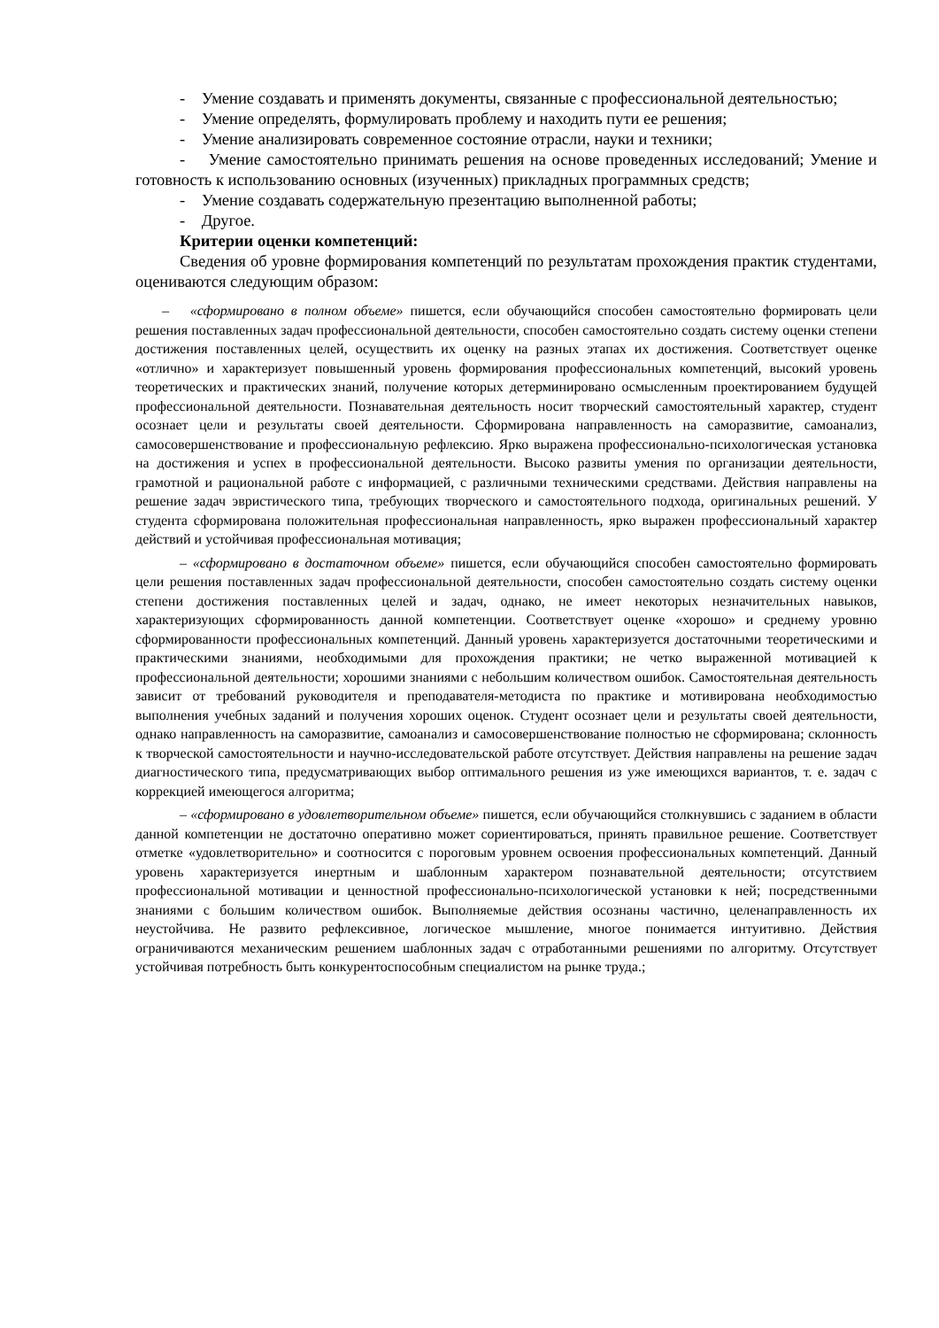- Умение создавать и применять документы, связанные с профессиональной деятельностью;
- Умение определять, формулировать проблему и находить пути ее решения;
- Умение анализировать современное состояние отрасли, науки и техники;
- Умение самостоятельно принимать решения на основе проведенных исследований; Умение и готовность к использованию основных (изученных) прикладных программных средств;
- Умение создавать содержательную презентацию выполненной работы;
- Другое.
Критерии оценки компетенций:
Сведения об уровне формирования компетенций по результатам прохождения практик студентами, оцениваются следующим образом:
– «сформировано в полном объеме» пишется, если обучающийся способен самостоятельно формировать цели решения поставленных задач профессиональной деятельности, способен самостоятельно создать систему оценки степени достижения поставленных целей, осуществить их оценку на разных этапах их достижения. Соответствует оценке «отлично» и характеризует повышенный уровень формирования профессиональных компетенций, высокий уровень теоретических и практических знаний, получение которых детерминировано осмысленным проектированием будущей профессиональной деятельности. Познавательная деятельность носит творческий самостоятельный характер, студент осознает цели и результаты своей деятельности. Сформирована направленность на саморазвитие, самоанализ, самосовершенствование и профессиональную рефлексию. Ярко выражена профессионально-психологическая установка на достижения и успех в профессиональной деятельности. Высоко развиты умения по организации деятельности, грамотной и рациональной работе с информацией, с различными техническими средствами. Действия направлены на решение задач эвристического типа, требующих творческого и самостоятельного подхода, оригинальных решений. У студента сформирована положительная профессиональная направленность, ярко выражен профессиональный характер действий и устойчивая профессиональная мотивация;
– «сформировано в достаточном объеме» пишется, если обучающийся способен самостоятельно формировать цели решения поставленных задач профессиональной деятельности, способен самостоятельно создать систему оценки степени достижения поставленных целей и задач, однако, не имеет некоторых незначительных навыков, характеризующих сформированность данной компетенции. Соответствует оценке «хорошо» и среднему уровню сформированности профессиональных компетенций. Данный уровень характеризуется достаточными теоретическими и практическими знаниями, необходимыми для прохождения практики; не четко выраженной мотивацией к профессиональной деятельности; хорошими знаниями с небольшим количеством ошибок. Самостоятельная деятельность зависит от требований руководителя и преподавателя-методиста по практике и мотивирована необходимостью выполнения учебных заданий и получения хороших оценок. Студент осознает цели и результаты своей деятельности, однако направленность на саморазвитие, самоанализ и самосовершенствование полностью не сформирована; склонность к творческой самостоятельности и научно-исследовательской работе отсутствует. Действия направлены на решение задач диагностического типа, предусматривающих выбор оптимального решения из уже имеющихся вариантов, т. е. задач с коррекцией имеющегося алгоритма;
– «сформировано в удовлетворительном объеме» пишется, если обучающийся столкнувшись с заданием в области данной компетенции не достаточно оперативно может сориентироваться, принять правильное решение. Соответствует отметке «удовлетворительно» и соотносится с пороговым уровнем освоения профессиональных компетенций. Данный уровень характеризуется инертным и шаблонным характером познавательной деятельности; отсутствием профессиональной мотивации и ценностной профессионально-психологической установки к ней; посредственными знаниями с большим количеством ошибок. Выполняемые действия осознаны частично, целенаправленность их неустойчива. Не развито рефлексивное, логическое мышление, многое понимается интуитивно. Действия ограничиваются механическим решением шаблонных задач с отработанными решениями по алгоритму. Отсутствует устойчивая потребность быть конкурентоспособным специалистом на рынке труда.;